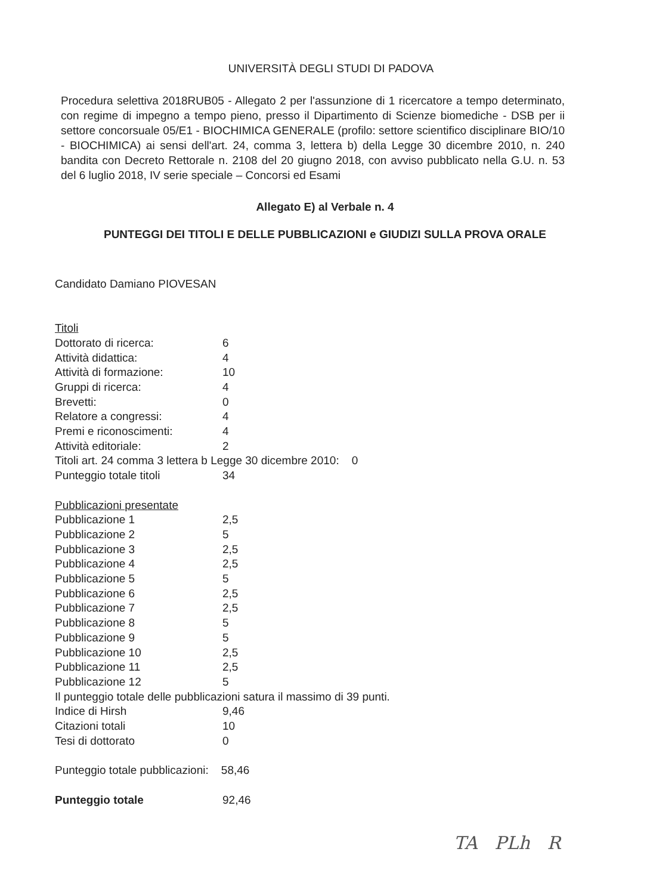UNIVERSITÀ DEGLI STUDI DI PADOVA
Procedura selettiva 2018RUB05 - Allegato 2 per l'assunzione di 1 ricercatore a tempo determinato, con regime di impegno a tempo pieno, presso il Dipartimento di Scienze biomediche - DSB per ii settore concorsuale 05/E1 - BIOCHIMICA GENERALE (profilo: settore scientifico disciplinare BIO/10 - BIOCHIMICA) ai sensi dell'art. 24, comma 3, lettera b) della Legge 30 dicembre 2010, n. 240 bandita con Decreto Rettorale n. 2108 del 20 giugno 2018, con avviso pubblicato nella G.U. n. 53 del 6 luglio 2018, IV serie speciale – Concorsi ed Esami
Allegato E) al Verbale n. 4
PUNTEGGI DEI TITOLI E DELLE PUBBLICAZIONI e GIUDIZI SULLA PROVA ORALE
Candidato Damiano PIOVESAN
Titoli
Dottorato di ricerca: 6
Attività didattica: 4
Attività di formazione: 10
Gruppi di ricerca: 4
Brevetti: 0
Relatore a congressi: 4
Premi e riconoscimenti: 4
Attività editoriale: 2
Titoli art. 24 comma 3 lettera b Legge 30 dicembre 2010: 0
Punteggio totale titoli 34
Pubblicazioni presentate
Pubblicazione 1 2,5
Pubblicazione 2 5
Pubblicazione 3 2,5
Pubblicazione 4 2,5
Pubblicazione 5 5
Pubblicazione 6 2,5
Pubblicazione 7 2,5
Pubblicazione 8 5
Pubblicazione 9 5
Pubblicazione 10 2,5
Pubblicazione 11 2,5
Pubblicazione 12 5
Il punteggio totale delle pubblicazioni satura il massimo di 39 punti.
Indice di Hirsh 9,46
Citazioni totali 10
Tesi di dottorato 0
Punteggio totale pubblicazioni: 58,46
Punteggio totale 92,46
TA PLh R